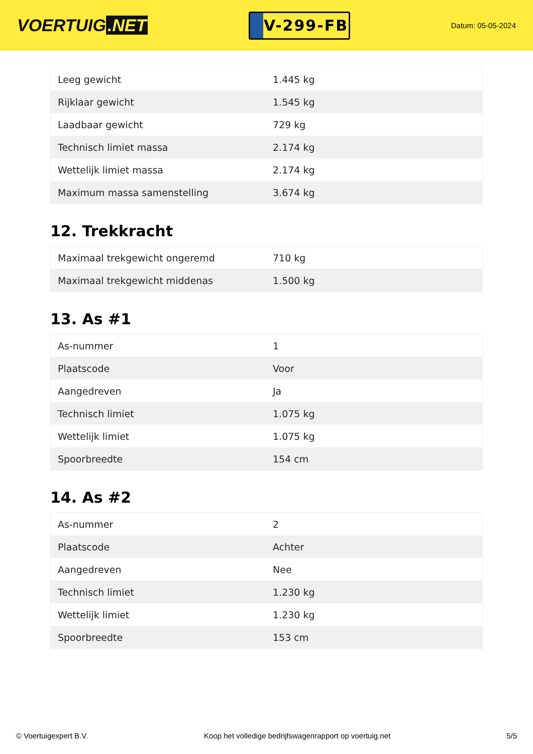VOERTUIG.NET
V-299-FB
Datum: 05-05-2024
| Leeg gewicht | 1.445 kg |
| Rijklaar gewicht | 1.545 kg |
| Laadbaar gewicht | 729 kg |
| Technisch limiet massa | 2.174 kg |
| Wettelijk limiet massa | 2.174 kg |
| Maximum massa samenstelling | 3.674 kg |
12. Trekkracht
| Maximaal trekgewicht ongeremd | 710 kg |
| Maximaal trekgewicht middenas | 1.500 kg |
13. As #1
| As-nummer | 1 |
| Plaatscode | Voor |
| Aangedreven | Ja |
| Technisch limiet | 1.075 kg |
| Wettelijk limiet | 1.075 kg |
| Spoorbreedte | 154 cm |
14. As #2
| As-nummer | 2 |
| Plaatscode | Achter |
| Aangedreven | Nee |
| Technisch limiet | 1.230 kg |
| Wettelijk limiet | 1.230 kg |
| Spoorbreedte | 153 cm |
© Voertuigexpert B.V. Koop het volledige bedrijfswagenrapport op voertuig.net 5/5